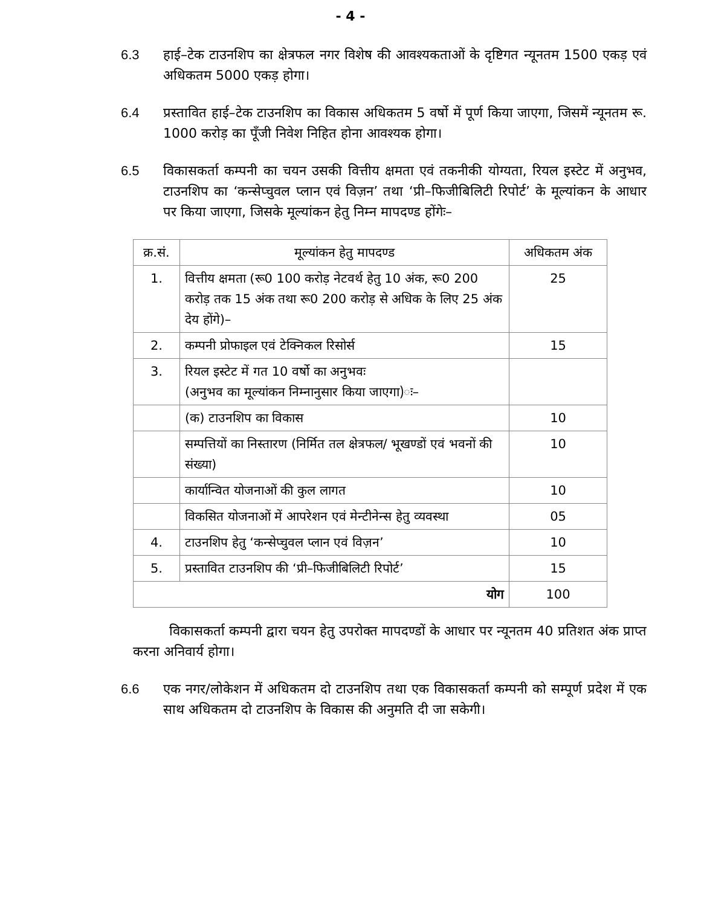- 4 -
6.3 हाई–टेक टाउनशिप का क्षेत्रफल नगर विशेष की आवश्यकताओं के दृष्टिगत न्यूनतम 1500 एकड़ एवं अधिकतम 5000 एकड़ होगा।
6.4 प्रस्तावित हाई–टेक टाउनशिप का विकास अधिकतम 5 वर्षो में पूर्ण किया जाएगा, जिसमें न्यूनतम रू. 1000 करोड़ का पूँजी निवेश निहित होना आवश्यक होगा।
6.5 विकासकर्ता कम्पनी का चयन उसकी वित्तीय क्षमता एवं तकनीकी योग्यता, रियल इस्टेट में अनुभव, टाउनशिप का ‘कन्सेप्चुवल प्लान एवं विज़न’ तथा ‘प्री–फिजीबिलिटी रिपोर्ट’ के मूल्यांकन के आधार पर किया जाएगा, जिसके मूल्यांकन हेतु निम्न मापदण्ड होंगेः–
| क्र.सं. | मूल्यांकन हेतु मापदण्ड | अधिकतम अंक |
| --- | --- | --- |
| 1. | वित्तीय क्षमता (रू0 100 करोड़ नेटवर्थ हेतु 10 अंक, रू0 200 करोड़ तक 15 अंक तथा रू0 200 करोड़ से अधिक के लिए 25 अंक देय होंगे)– | 25 |
| 2. | कम्पनी प्रोफाइल एवं टेक्निकल रिसोर्स | 15 |
| 3. | रियल इस्टेट में गत 10 वर्षो का अनुभवः (अनुभव का मूल्यांकन निम्नानुसार किया जाएगा)ः– | |
| | (क) टाउनशिप का विकास | 10 |
| | सम्पत्तियों का निस्तारण (निर्मित तल क्षेत्रफल/ भूखण्डों एवं भवनों की संख्या) | 10 |
| | कार्यान्वित योजनाओं की कुल लागत | 10 |
| | विकसित योजनाओं में आपरेशन एवं मेन्टीनेन्स हेतु व्यवस्था | 05 |
| 4. | टाउनशिप हेतु ‘कन्सेप्चुवल प्लान एवं विज़न’ | 10 |
| 5. | प्रस्तावित टाउनशिप की ‘प्री–फिजीबिलिटी रिपोर्ट’ | 15 |
| योग | | 100 |
विकासकर्ता कम्पनी द्वारा चयन हेतु उपरोक्त मापदण्डों के आधार पर न्यूनतम 40 प्रतिशत अंक प्राप्त करना अनिवार्य होगा।
6.6 एक नगर/लोकेशन में अधिकतम दो टाउनशिप तथा एक विकासकर्ता कम्पनी को सम्पूर्ण प्रदेश में एक साथ अधिकतम दो टाउनशिप के विकास की अनुमति दी जा सकेगी।